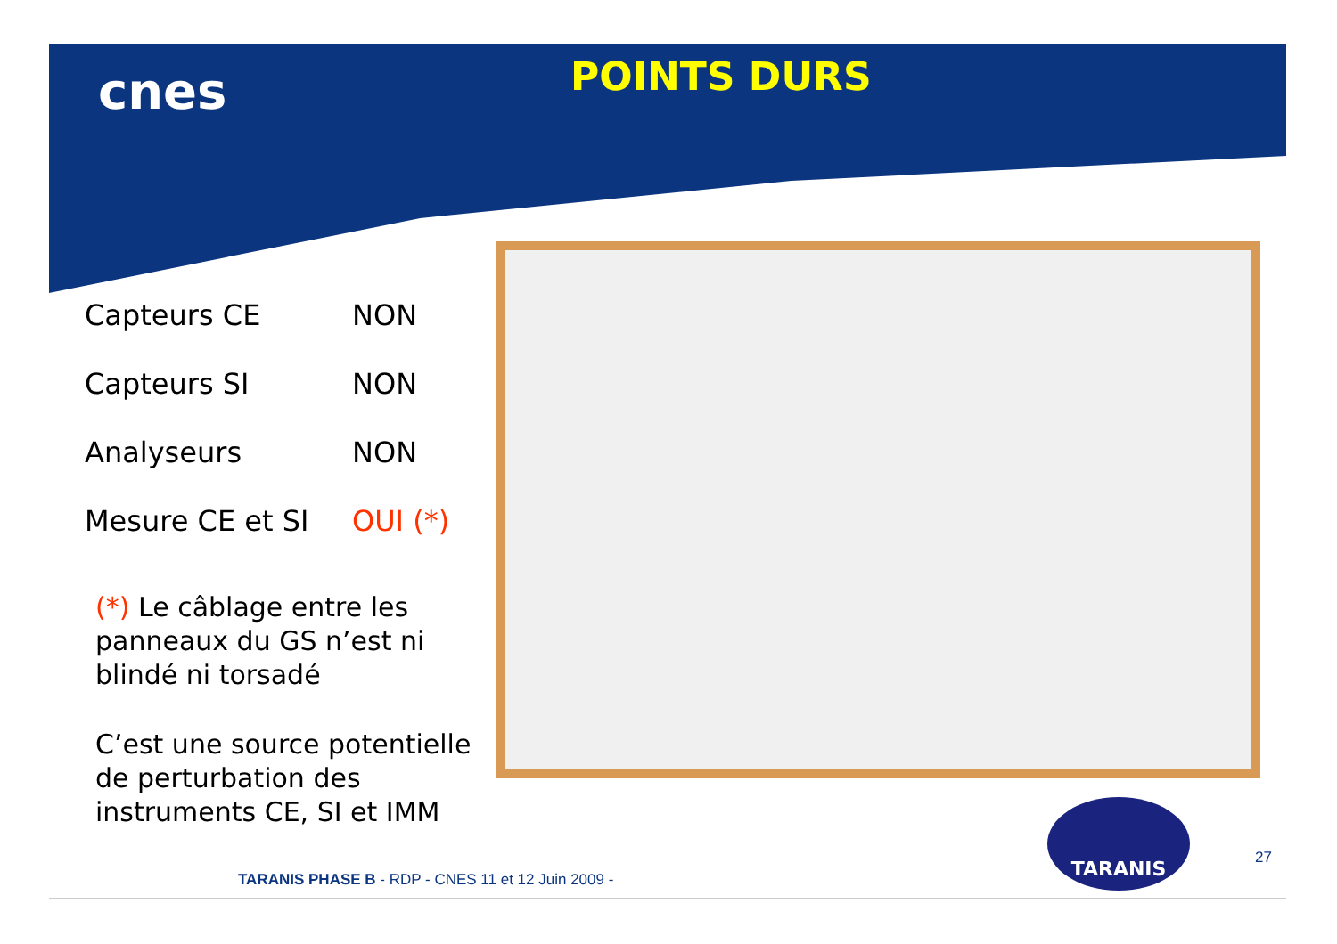cnes POINTS DURS
| Capteurs CE | NON |
| Capteurs SI | NON |
| Analyseurs | NON |
| Mesure CE et SI | OUI (*) |
(*) Le câblage entre les panneaux du GS n’est ni blindé ni torsadé
C’est une source potentielle de perturbation des instruments CE, SI et IMM
TARANIS
27
TARANIS PHASE B - RDP - CNES 11 et 12 Juin 2009 -